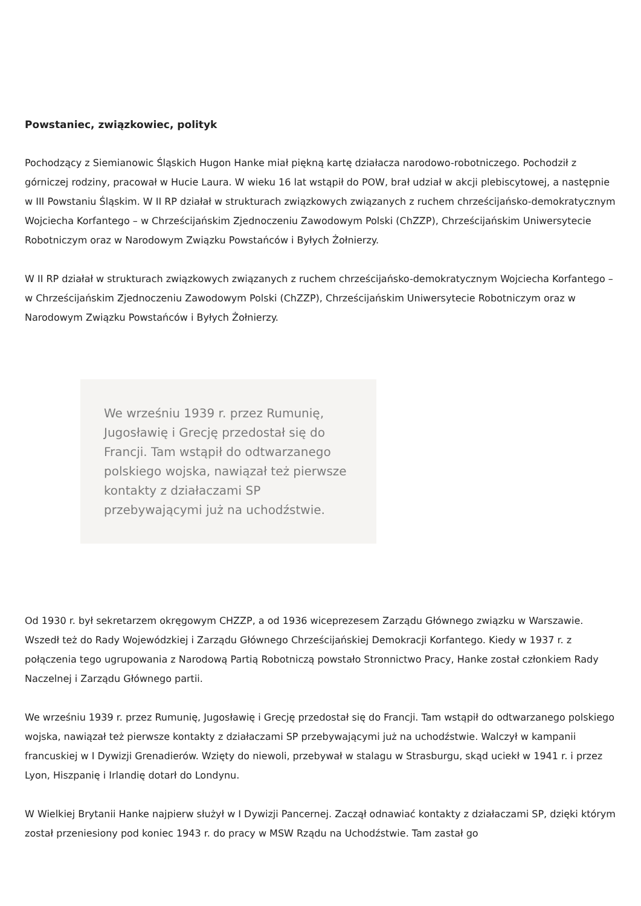Powstaniec, związkowiec, polityk
Pochodzący z Siemianowic Śląskich Hugon Hanke miał piękną kartę działacza narodowo-robotniczego. Pochodził z górniczej rodziny, pracował w Hucie Laura. W wieku 16 lat wstąpił do POW, brał udział w akcji plebiscytowej, a następnie w III Powstaniu Śląskim. W II RP działał w strukturach związkowych związanych z ruchem chrześcijańsko-demokratycznym Wojciecha Korfantego – w Chrześcijańskim Zjednoczeniu Zawodowym Polski (ChZZP), Chrześcijańskim Uniwersytecie Robotniczym oraz w Narodowym Związku Powstańców i Byłych Żołnierzy.
W II RP działał w strukturach związkowych związanych z ruchem chrześcijańsko-demokratycznym Wojciecha Korfantego – w Chrześcijańskim Zjednoczeniu Zawodowym Polski (ChZZP), Chrześcijańskim Uniwersytecie Robotniczym oraz w Narodowym Związku Powstańców i Byłych Żołnierzy.
We wrześniu 1939 r. przez Rumunię, Jugosławię i Grecję przedostał się do Francji. Tam wstąpił do odtwarzanego polskiego wojska, nawiązał też pierwsze kontakty z działaczami SP przebywającymi już na uchodźstwie.
Od 1930 r. był sekretarzem okręgowym CHZZP, a od 1936 wiceprezesem Zarządu Głównego związku w Warszawie. Wszedł też do Rady Wojewódzkiej i Zarządu Głównego Chrześcijańskiej Demokracji Korfantego. Kiedy w 1937 r. z połączenia tego ugrupowania z Narodową Partią Robotniczą powstało Stronnictwo Pracy, Hanke został członkiem Rady Naczelnej i Zarządu Głównego partii.
We wrześniu 1939 r. przez Rumunię, Jugosławię i Grecję przedostał się do Francji. Tam wstąpił do odtwarzanego polskiego wojska, nawiązał też pierwsze kontakty z działaczami SP przebywającymi już na uchodźstwie. Walczył w kampanii francuskiej w I Dywizji Grenadierów. Wzięty do niewoli, przebywał w stalagu w Strasburgu, skąd uciekł w 1941 r. i przez Lyon, Hiszpanię i Irlandię dotarł do Londynu.
W Wielkiej Brytanii Hanke najpierw służył w I Dywizji Pancernej. Zaczął odnawiać kontakty z działaczami SP, dzięki którym został przeniesiony pod koniec 1943 r. do pracy w MSW Rządu na Uchodźstwie. Tam zastał go